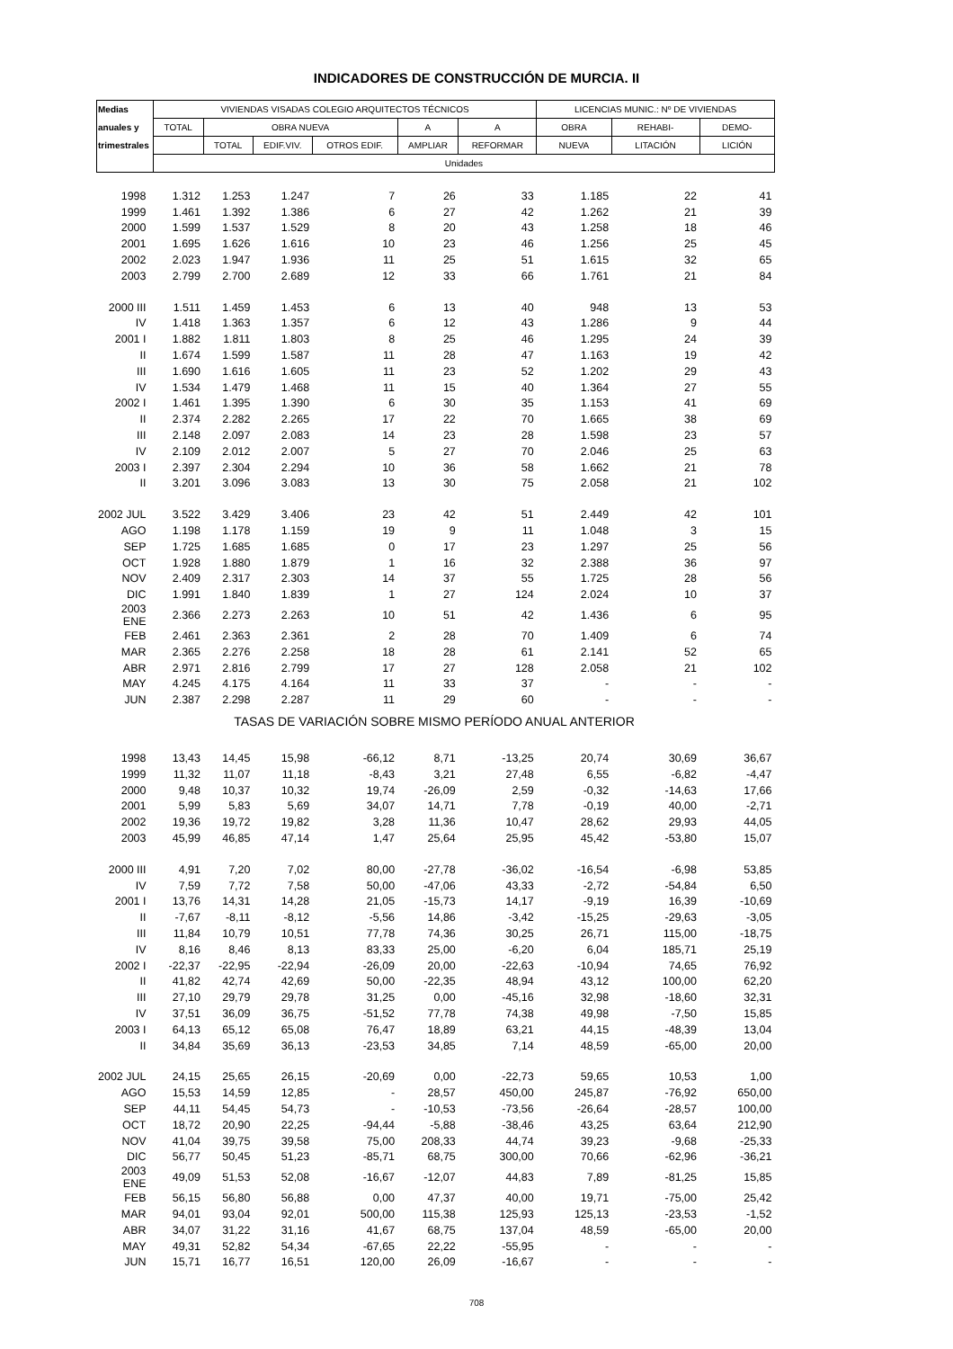INDICADORES DE CONSTRUCCIÓN DE MURCIA. II
| Medias | VIVIENDAS VISADAS COLEGIO ARQUITECTOS TÉCNICOS | | | | | | LICENCIAS MUNIC.: Nº DE VIVIENDAS | | |
| --- | --- | --- | --- | --- | --- | --- | --- | --- | --- |
| anuales y | TOTAL | OBRA NUEVA | | | A | A | OBRA | REHABI- | DEMO- |
| trimestrales | | TOTAL | EDIF.VIV. | OTROS EDIF. | AMPLIAR | REFORMAR | NUEVA | LITACIÓN | LICIÓN |
| | Unidades | | | | | | | | |
| 1998 | 1.312 | 1.253 | 1.247 | 7 | 26 | 33 | 1.185 | 22 | 41 |
| 1999 | 1.461 | 1.392 | 1.386 | 6 | 27 | 42 | 1.262 | 21 | 39 |
| 2000 | 1.599 | 1.537 | 1.529 | 8 | 20 | 43 | 1.258 | 18 | 46 |
| 2001 | 1.695 | 1.626 | 1.616 | 10 | 23 | 46 | 1.256 | 25 | 45 |
| 2002 | 2.023 | 1.947 | 1.936 | 11 | 25 | 51 | 1.615 | 32 | 65 |
| 2003 | 2.799 | 2.700 | 2.689 | 12 | 33 | 66 | 1.761 | 21 | 84 |
| 2000 III | 1.511 | 1.459 | 1.453 | 6 | 13 | 40 | 948 | 13 | 53 |
| IV | 1.418 | 1.363 | 1.357 | 6 | 12 | 43 | 1.286 | 9 | 44 |
| 2001 I | 1.882 | 1.811 | 1.803 | 8 | 25 | 46 | 1.295 | 24 | 39 |
| II | 1.674 | 1.599 | 1.587 | 11 | 28 | 47 | 1.163 | 19 | 42 |
| III | 1.690 | 1.616 | 1.605 | 11 | 23 | 52 | 1.202 | 29 | 43 |
| IV | 1.534 | 1.479 | 1.468 | 11 | 15 | 40 | 1.364 | 27 | 55 |
| 2002 I | 1.461 | 1.395 | 1.390 | 6 | 30 | 35 | 1.153 | 41 | 69 |
| II | 2.374 | 2.282 | 2.265 | 17 | 22 | 70 | 1.665 | 38 | 69 |
| III | 2.148 | 2.097 | 2.083 | 14 | 23 | 28 | 1.598 | 23 | 57 |
| IV | 2.109 | 2.012 | 2.007 | 5 | 27 | 70 | 2.046 | 25 | 63 |
| 2003 I | 2.397 | 2.304 | 2.294 | 10 | 36 | 58 | 1.662 | 21 | 78 |
| II | 3.201 | 3.096 | 3.083 | 13 | 30 | 75 | 2.058 | 21 | 102 |
| 2002 JUL | 3.522 | 3.429 | 3.406 | 23 | 42 | 51 | 2.449 | 42 | 101 |
| AGO | 1.198 | 1.178 | 1.159 | 19 | 9 | 11 | 1.048 | 3 | 15 |
| SEP | 1.725 | 1.685 | 1.685 | 0 | 17 | 23 | 1.297 | 25 | 56 |
| OCT | 1.928 | 1.880 | 1.879 | 1 | 16 | 32 | 2.388 | 36 | 97 |
| NOV | 2.409 | 2.317 | 2.303 | 14 | 37 | 55 | 1.725 | 28 | 56 |
| DIC | 1.991 | 1.840 | 1.839 | 1 | 27 | 124 | 2.024 | 10 | 37 |
| 2003 ENE | 2.366 | 2.273 | 2.263 | 10 | 51 | 42 | 1.436 | 6 | 95 |
| FEB | 2.461 | 2.363 | 2.361 | 2 | 28 | 70 | 1.409 | 6 | 74 |
| MAR | 2.365 | 2.276 | 2.258 | 18 | 28 | 61 | 2.141 | 52 | 65 |
| ABR | 2.971 | 2.816 | 2.799 | 17 | 27 | 128 | 2.058 | 21 | 102 |
| MAY | 4.245 | 4.175 | 4.164 | 11 | 33 | 37 | - | - | - |
| JUN | 2.387 | 2.298 | 2.287 | 11 | 29 | 60 | - | - | - |
| TASAS DE VARIACIÓN SOBRE MISMO PERÍODO ANUAL ANTERIOR | | | | | | | | | |
| 1998 | 13,43 | 14,45 | 15,98 | -66,12 | 8,71 | -13,25 | 20,74 | 30,69 | 36,67 |
| 1999 | 11,32 | 11,07 | 11,18 | -8,43 | 3,21 | 27,48 | 6,55 | -6,82 | -4,47 |
| 2000 | 9,48 | 10,37 | 10,32 | 19,74 | -26,09 | 2,59 | -0,32 | -14,63 | 17,66 |
| 2001 | 5,99 | 5,83 | 5,69 | 34,07 | 14,71 | 7,78 | -0,19 | 40,00 | -2,71 |
| 2002 | 19,36 | 19,72 | 19,82 | 3,28 | 11,36 | 10,47 | 28,62 | 29,93 | 44,05 |
| 2003 | 45,99 | 46,85 | 47,14 | 1,47 | 25,64 | 25,95 | 45,42 | -53,80 | 15,07 |
| 2000 III | 4,91 | 7,20 | 7,02 | 80,00 | -27,78 | -36,02 | -16,54 | -6,98 | 53,85 |
| IV | 7,59 | 7,72 | 7,58 | 50,00 | -47,06 | 43,33 | -2,72 | -54,84 | 6,50 |
| 2001 I | 13,76 | 14,31 | 14,28 | 21,05 | -15,73 | 14,17 | -9,19 | 16,39 | -10,69 |
| II | -7,67 | -8,11 | -8,12 | -5,56 | 14,86 | -3,42 | -15,25 | -29,63 | -3,05 |
| III | 11,84 | 10,79 | 10,51 | 77,78 | 74,36 | 30,25 | 26,71 | 115,00 | -18,75 |
| IV | 8,16 | 8,46 | 8,13 | 83,33 | 25,00 | -6,20 | 6,04 | 185,71 | 25,19 |
| 2002 I | -22,37 | -22,95 | -22,94 | -26,09 | 20,00 | -22,63 | -10,94 | 74,65 | 76,92 |
| II | 41,82 | 42,74 | 42,69 | 50,00 | -22,35 | 48,94 | 43,12 | 100,00 | 62,20 |
| III | 27,10 | 29,79 | 29,78 | 31,25 | 0,00 | -45,16 | 32,98 | -18,60 | 32,31 |
| IV | 37,51 | 36,09 | 36,75 | -51,52 | 77,78 | 74,38 | 49,98 | -7,50 | 15,85 |
| 2003 I | 64,13 | 65,12 | 65,08 | 76,47 | 18,89 | 63,21 | 44,15 | -48,39 | 13,04 |
| II | 34,84 | 35,69 | 36,13 | -23,53 | 34,85 | 7,14 | 48,59 | -65,00 | 20,00 |
| 2002 JUL | 24,15 | 25,65 | 26,15 | -20,69 | 0,00 | -22,73 | 59,65 | 10,53 | 1,00 |
| AGO | 15,53 | 14,59 | 12,85 | - | 28,57 | 450,00 | 245,87 | -76,92 | 650,00 |
| SEP | 44,11 | 54,45 | 54,73 | - | -10,53 | -73,56 | -26,64 | -28,57 | 100,00 |
| OCT | 18,72 | 20,90 | 22,25 | -94,44 | -5,88 | -38,46 | 43,25 | 63,64 | 212,90 |
| NOV | 41,04 | 39,75 | 39,58 | 75,00 | 208,33 | 44,74 | 39,23 | -9,68 | -25,33 |
| DIC | 56,77 | 50,45 | 51,23 | -85,71 | 68,75 | 300,00 | 70,66 | -62,96 | -36,21 |
| 2003 ENE | 49,09 | 51,53 | 52,08 | -16,67 | -12,07 | 44,83 | 7,89 | -81,25 | 15,85 |
| FEB | 56,15 | 56,80 | 56,88 | 0,00 | 47,37 | 40,00 | 19,71 | -75,00 | 25,42 |
| MAR | 94,01 | 93,04 | 92,01 | 500,00 | 115,38 | 125,93 | 125,13 | -23,53 | -1,52 |
| ABR | 34,07 | 31,22 | 31,16 | 41,67 | 68,75 | 137,04 | 48,59 | -65,00 | 20,00 |
| MAY | 49,31 | 52,82 | 54,34 | -67,65 | 22,22 | -55,95 | - | - | - |
| JUN | 15,71 | 16,77 | 16,51 | 120,00 | 26,09 | -16,67 | - | - | - |
708